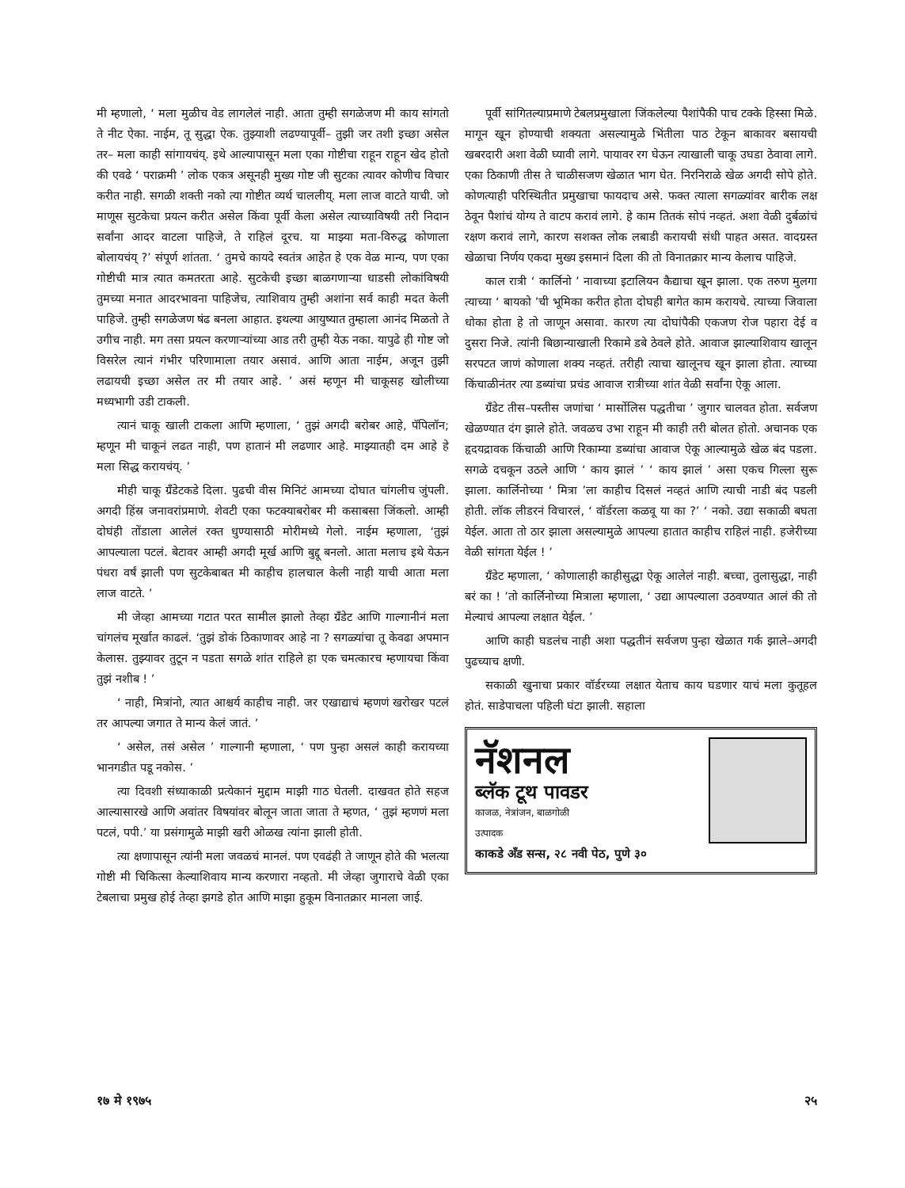मी म्हणालो, ‘ मला मुळीच वेड लागलेलं नाही. आता तुम्ही सगळेजण मी काय सांगतो ते नीट ऐका. नाईम, तू सुद्धा ऐक. तुझ्याशी लढण्यापूर्वी– तुझी जर तशी इच्छा असेल तर– मला काही सांगायचंय्. इथे आल्यापासून मला एका गोष्टीचा राहून राहून खेद होतो की एवढे ‘ पराक्रमी ’ लोक एकत्र असूनही मुख्य गोष्ट जी सुटका त्यावर कोणीच विचार करीत नाही. सगळी शक्ती नको त्या गोष्टीत व्यर्थ चाललीय्. मला लाज वाटते याची. जो माणूस सुटकेचा प्रयत्न करीत असेल किंवा पूर्वी केला असेल त्याच्याविषयी तरी निदान सर्वांना आदर वाटला पाहिजे, ते राहिलं दूरच. या माझ्या मता-विरुद्ध कोणाला बोलायचंय् ?’ संपूर्ण शांतता. ‘ तुमचे कायदे स्वतंत्र आहेत हे एक वेळ मान्य, पण एका गोष्टीची मात्र त्यात कमतरता आहे. सुटकेची इच्छा बाळगणाऱ्या धाडसी लोकांविषयी तुमच्या मनात आदरभावना पाहिजेच, त्याशिवाय तुम्ही अशांना सर्व काही मदत केली पाहिजे. तुम्ही सगळेजण षंढ बनला आहात. इथल्या आयुष्यात तुम्हाला आनंद मिळतो ते उगीच नाही. मग तसा प्रयत्न करणाऱ्यांच्या आड तरी तुम्ही येऊ नका. यापुढे ही गोष्ट जो विसरेल त्यानं गंभीर परिणामाला तयार असावं. आणि आता नाईम, अजून तुझी लढायची इच्छा असेल तर मी तयार आहे. ’ असं म्हणून मी चाकूसह खोलीच्या मध्यभागी उडी टाकली.
त्यानं चाकू खाली टाकला आणि म्हणाला, ‘ तुझं अगदी बरोबर आहे, पॅपिलॉन; म्हणून मी चाकूनं लढत नाही, पण हातानं मी लढणार आहे. माझ्यातही दम आहे हे मला सिद्ध करायचंय्. ’
मीही चाकू ग्रँडेटकडे दिला. पुढची वीस मिनिटं आमच्या दोघात चांगलीच जुंपली. अगदी हिंस्र जनावरांप्रमाणे. शेवटी एका फटक्याबरोबर मी कसाबसा जिंकलो. आम्ही दोघंही तोंडाला आलेलं रक्त धुण्यासाठी मोरीमध्ये गेलो. नाईम म्हणाला, ‘तुझं आपल्याला पटलं. बेटावर आम्ही अगदी मूर्ख आणि बुद्दू बनलो. आता मलाच इथे येऊन पंधरा वर्षं झाली पण सुटकेबाबत मी काहीच हालचाल केली नाही याची आता मला लाज वाटते. ’
मी जेव्हा आमच्या गटात परत सामील झालो तेव्हा ग्रँडेट आणि गाल्गानीनं मला चांगलंच मूर्खात काढलं. ‘तुझं डोकं ठिकाणावर आहे ना ? सगळ्यांचा तू केवढा अपमान केलास. तुझ्यावर तुटून न पडता सगळे शांत राहिले हा एक चमत्कारच म्हणायचा किंवा तुझं नशीब ! ’
‘ नाही, मित्रांनो, त्यात आश्चर्य काहीच नाही. जर एखाद्याचं म्हणणं खरोखर पटलं तर आपल्या जगात ते मान्य केलं जातं. ’
‘ असेल, तसं असेल ’ गाल्गानी म्हणाला, ‘ पण पुन्हा असलं काही करायच्या भानगडीत पडू नकोस. ’
त्या दिवशी संध्याकाळी प्रत्येकानं मुद्दाम माझी गाठ घेतली. दाखवत होते सहज आल्यासारखे आणि अवांतर विषयांवर बोलून जाता जाता ते म्हणत, ‘ तुझं म्हणणं मला पटलं, पपी.’ या प्रसंगामुळे माझी खरी ओळख त्यांना झाली होती.
त्या क्षणापासून त्यांनी मला जवळचं मानलं. पण एवढंही ते जाणून होते की भलत्या गोष्टी मी चिकित्सा केल्याशिवाय मान्य करणारा नव्हतो. मी जेव्हा जुगाराचे वेळी एका टेबलाचा प्रमुख होई तेव्हा झगडे होत आणि माझा हुकूम विनातक्रार मानला जाई.
पूर्वी सांगितल्याप्रमाणे टेबलप्रमुखाला जिंकलेल्या पैशांपैकी पाच टक्के हिस्सा मिळे. मागून खून होण्याची शक्यता असल्यामुळे भिंतीला पाठ टेकून बाकावर बसायची खबरदारी अशा वेळी घ्यावी लागे. पायावर रग घेऊन त्याखाली चाकू उघडा ठेवावा लागे. एका ठिकाणी तीस ते चाळीसजण खेळात भाग घेत. निरनिराळे खेळ अगदी सोपे होते. कोणत्याही परिस्थितीत प्रमुखाचा फायदाच असे. फक्त त्याला सगळ्यांवर बारीक लक्ष ठेवून पैशांचं योग्य ते वाटप करावं लागे. हे काम तितकं सोपं नव्हतं. अशा वेळी दुर्बळांचं रक्षण करावं लागे, कारण सशक्त लोक लबाडी करायची संधी पाहत असत. वादग्रस्त खेळाचा निर्णय एकदा मुख्य इसमानं दिला की तो विनातक्रार मान्य केलाच पाहिजे.
काल रात्री ‘ कार्लिनो ’ नावाच्या इटालियन कैद्याचा खून झाला. एक तरुण मुलगा त्याच्या ‘ बायको ’ची भूमिका करीत होता दोघही बागेत काम करायचे. त्याच्या जिवाला धोका होता हे तो जाणून असावा. कारण त्या दोघांपैकी एकजण रोज पहारा देई व दुसरा निजे. त्यांनी बिछान्याखाली रिकामे डबे ठेवले होते. आवाज झाल्याशिवाय खालून सरपटत जाणं कोणाला शक्य नव्हतं. तरीही त्याचा खालूनच खून झाला होता. त्याच्या किंचाळीनंतर त्या डब्यांचा प्रचंड आवाज रात्रीच्या शांत वेळी सर्वांना ऐकू आला.
ग्रँडेट तीस–पस्तीस जणांचा ‘ मार्सोलिस पद्धतीचा ’ जुगार चालवत होता. सर्वजण खेळण्यात दंग झाले होते. जवळच उभा राहून मी काही तरी बोलत होतो. अचानक एक हृदयद्रावक किंचाळी आणि रिकाम्या डब्यांचा आवाज ऐकू आल्यामुळे खेळ बंद पडला. सगळे दचकून उठले आणि ‘ काय झालं ’ ‘ काय झालं ’ असा एकच गिल्ला सुरू झाला. कार्लिनोच्या ‘ मित्रा ’ला काहीच दिसलं नव्हतं आणि त्याची नाडी बंद पडली होती. लॉक लीडरनं विचारलं, ‘ वॉर्डरला कळवू या का ?’ ‘ नको. उद्या सकाळी बघता येईल. आता तो ठार झाला असल्यामुळे आपल्या हातात काहीच राहिलं नाही. हजेरीच्या वेळी सांगता येईल ! ’
ग्रँडेट म्हणाला, ‘ कोणालाही काहीसुद्धा ऐकू आलेलं नाही. बच्चा, तुलासुद्धा, नाही बरं का ! ’तो कार्लिनोच्या मित्राला म्हणाला, ‘ उद्या आपल्याला उठवण्यात आलं की तो मेल्याचं आपल्या लक्षात येईल. ’
आणि काही घडलंच नाही अशा पद्धतीनं सर्वजण पुन्हा खेळात गर्क झाले–अगदी पुढच्याच क्षणी.
सकाळी खुनाचा प्रकार वॉर्डरच्या लक्षात येताच काय घडणार याचं मला कुतूहल होतं. साडेपाचला पहिली घंटा झाली. सहाला
नॅशनल
ब्लॅक टूथ पावडर
काजळ, नेत्रांजन, बाळगोळी
उत्पादक
काकडे अँड सन्स, २८ नवी पेठ, पुणे ३०
१७ मे १९७५ २५